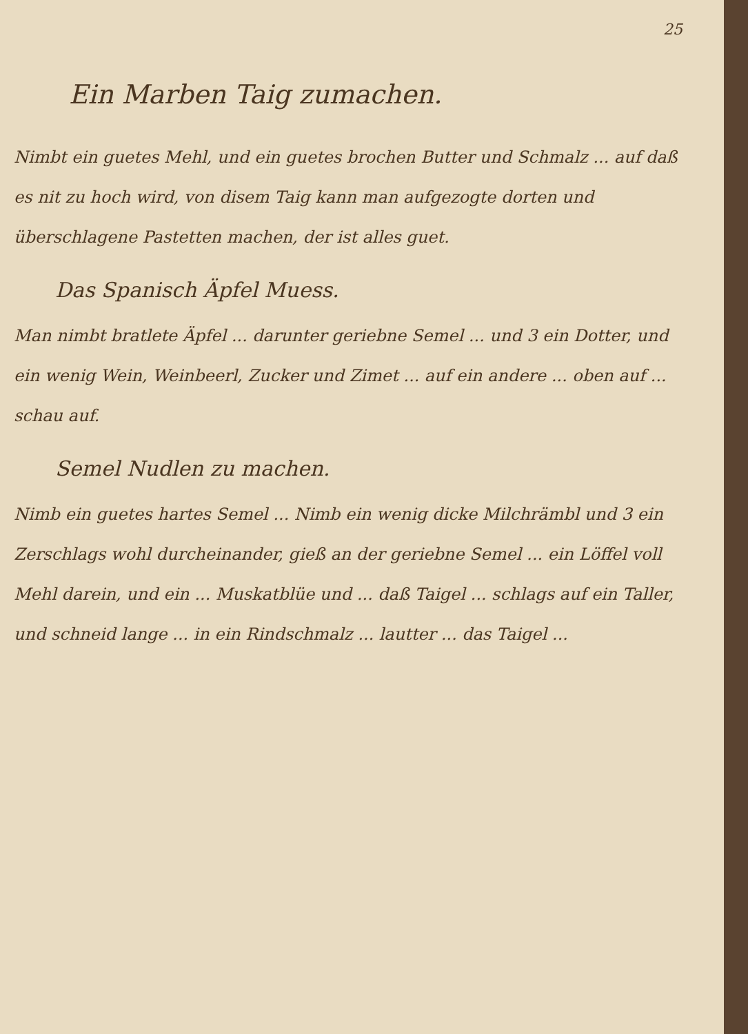25
Ein Marben Taig zumachen.
Nimbt ein guetes Mehl, und ein guetes brochen Butter und Schmalz ... auf daß es nit zu hoch wird, von disem Taig kann man aufgezogte dorten und überschlagene Pastetten machen, der ist alles guet.
Das Spanisch Äpfel Muess.
Man nimbt bratlete Äpfel ... darunter geriebne Semel ... und 3 ein Dotter, und ein wenig Wein, Weinbeerl, Zucker und Zimet ... auf ein andere ... oben auf ... schau auf.
Semel Nudlen zu machen.
Nimb ein guetes hartes Semel ... Nimb ein wenig dicke Milchrämbl und 3 ein Zerschlags wohl durcheinander, gieß an der geriebne Semel ... ein Löffel voll Mehl darein, und ein ... Muskatblüe und ... daß Taigel ... schlags auf ein Taller, und schneid lange ... in ein Rindschmalz ... lautter ... das Taigel ...